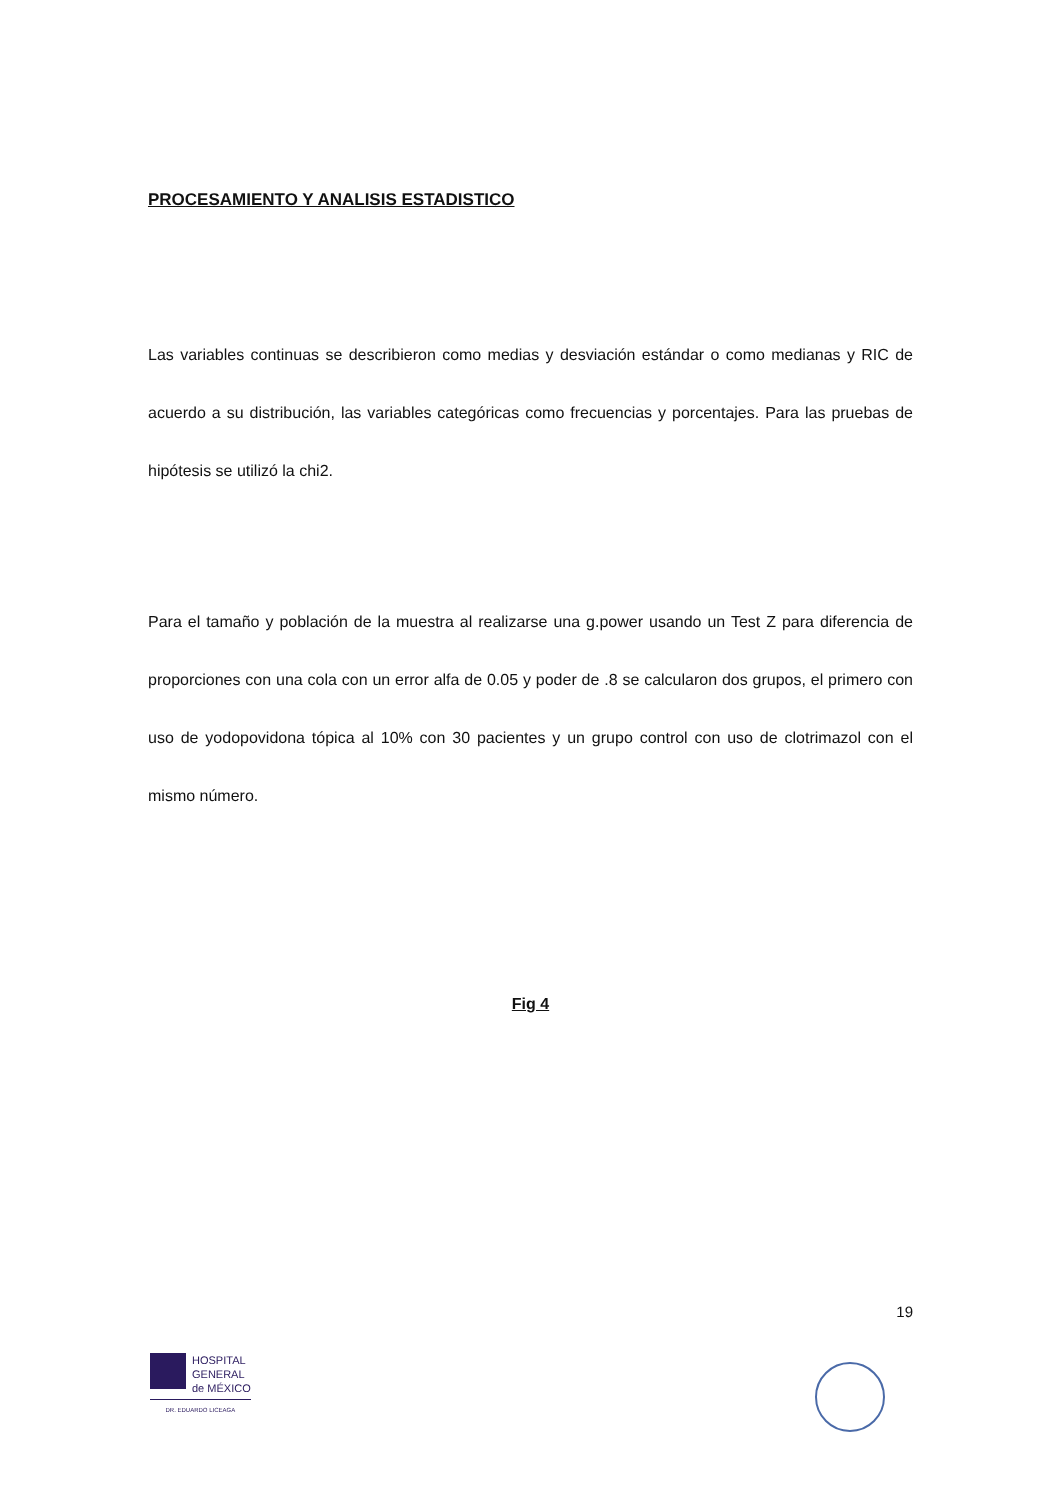PROCESAMIENTO Y ANALISIS ESTADISTICO
Las variables continuas se describieron como medias y desviación estándar o como medianas y RIC de acuerdo a su distribución, las variables categóricas como frecuencias y porcentajes. Para las pruebas de hipótesis se utilizó la chi2.
Para el tamaño y población de la muestra al realizarse una g.power usando un Test Z para diferencia de proporciones con una cola con un error alfa de 0.05 y poder de .8 se calcularon dos grupos, el primero con uso de yodopovidona tópica al 10% con 30 pacientes y un grupo control con uso de clotrimazol con el mismo número.
Fig 4
19
HOSPITAL
GENERAL
de MÉXICO
DR. EDUARDO LICEAGA